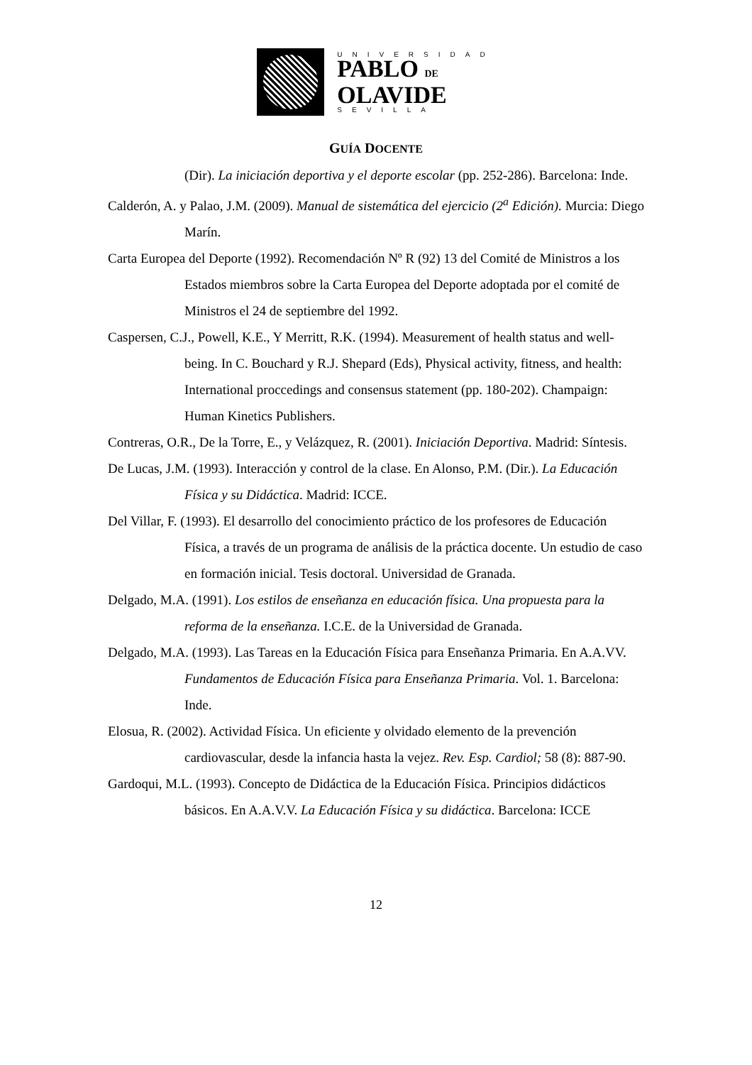UNIVERSIDAD
PABLO DE
OLAVIDE
SEVILLA
GUÍA DOCENTE
(Dir). La iniciación deportiva y el deporte escolar (pp. 252-286). Barcelona: Inde.
Calderón, A. y Palao, J.M. (2009). Manual de sistemática del ejercicio (2<sup>a</sup> Edición). Murcia: Diego Marín.
Carta Europea del Deporte (1992). Recomendación Nº R (92) 13 del Comité de Ministros a los Estados miembros sobre la Carta Europea del Deporte adoptada por el comité de Ministros el 24 de septiembre del 1992.
Caspersen, C.J., Powell, K.E., Y Merritt, R.K. (1994). Measurement of health status and well-being. In C. Bouchard y R.J. Shepard (Eds), Physical activity, fitness, and health: International proccedings and consensus statement (pp. 180-202). Champaign: Human Kinetics Publishers.
Contreras, O.R., De la Torre, E., y Velázquez, R. (2001). Iniciación Deportiva. Madrid: Síntesis.
De Lucas, J.M. (1993). Interacción y control de la clase. En Alonso, P.M. (Dir.). La Educación Física y su Didáctica. Madrid: ICCE.
Del Villar, F. (1993). El desarrollo del conocimiento práctico de los profesores de Educación Física, a través de un programa de análisis de la práctica docente. Un estudio de caso en formación inicial. Tesis doctoral. Universidad de Granada.
Delgado, M.A. (1991). Los estilos de enseñanza en educación física. Una propuesta para la reforma de la enseñanza. I.C.E. de la Universidad de Granada.
Delgado, M.A. (1993). Las Tareas en la Educación Física para Enseñanza Primaria. En A.A.VV. Fundamentos de Educación Física para Enseñanza Primaria. Vol. 1. Barcelona: Inde.
Elosua, R. (2002). Actividad Física. Un eficiente y olvidado elemento de la prevención cardiovascular, desde la infancia hasta la vejez. Rev. Esp. Cardiol; 58 (8): 887-90.
Gardoqui, M.L. (1993). Concepto de Didáctica de la Educación Física. Principios didácticos básicos. En A.A.V.V. La Educación Física y su didáctica. Barcelona: ICCE
12